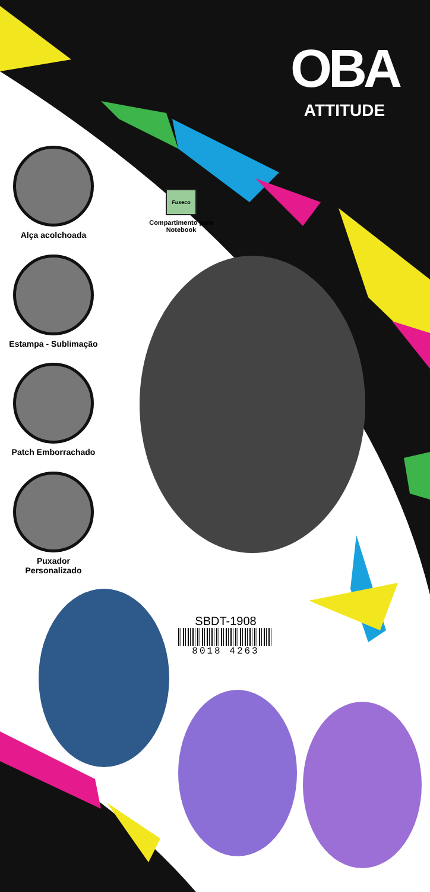OBA
ATTITUDE
Alça acolchoada
Fuseco
Compartimento para Notebook
Estampa - Sublimação
Patch Emborrachado
Puxador
Personalizado
SBDT-1908
8018 4263